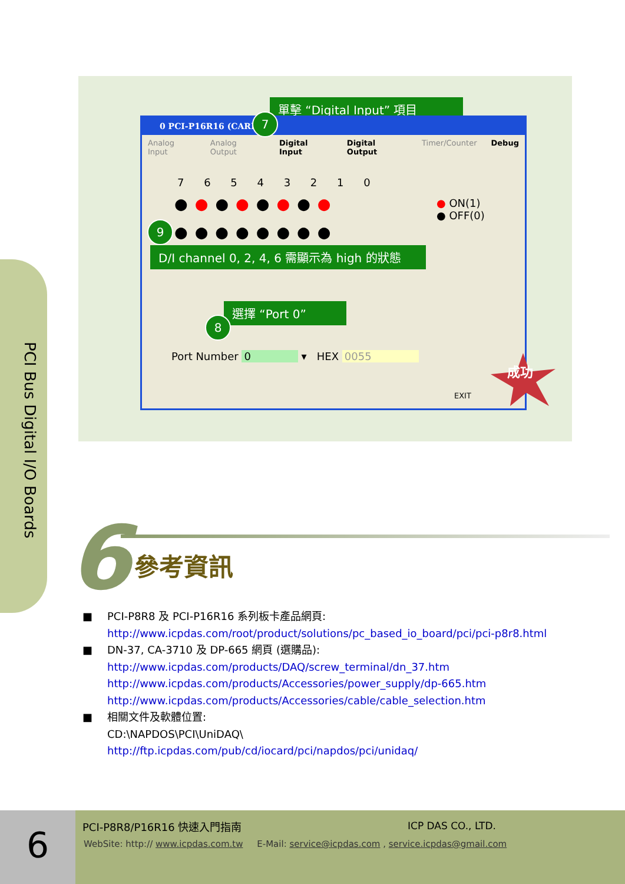單擊 “Digital Input” 項目
0 PCI-P16R16 (CARD
Analog Input Analog Output Digital Input Digital Output Timer/Counter Debug
7 6 5 4 3 2 1 0
●●●●●●●●
●●●●●●●●
● ON(1)
● OFF(0)
Port Number 0 ▾ HEX 0055
EXIT
7
9
D/I channel 0, 2, 4, 6 需顯示為 high 的狀態
選擇 “Port 0”
8
成功
PCI Bus Digital I/O Boards
6 參考資訊
■ PCI-P8R8 及 PCI-P16R16 系列板卡產品網頁:
http://www.icpdas.com/root/product/solutions/pc_based_io_board/pci/pci-p8r8.html
■ DN-37, CA-3710 及 DP-665 網頁 (選購品):
http://www.icpdas.com/products/DAQ/screw_terminal/dn_37.htm
http://www.icpdas.com/products/Accessories/power_supply/dp-665.htm
http://www.icpdas.com/products/Accessories/cable/cable_selection.htm
■ 相關文件及軟體位置:
CD:\NAPDOS\PCI\UniDAQ\
http://ftp.icpdas.com/pub/cd/iocard/pci/napdos/pci/unidaq/
6 PCI-P8R8/P16R16 快速入門指南 ICP DAS CO., LTD.
WebSite: http:// www.icpdas.com.tw E-Mail: service@icpdas.com , service.icpdas@gmail.com